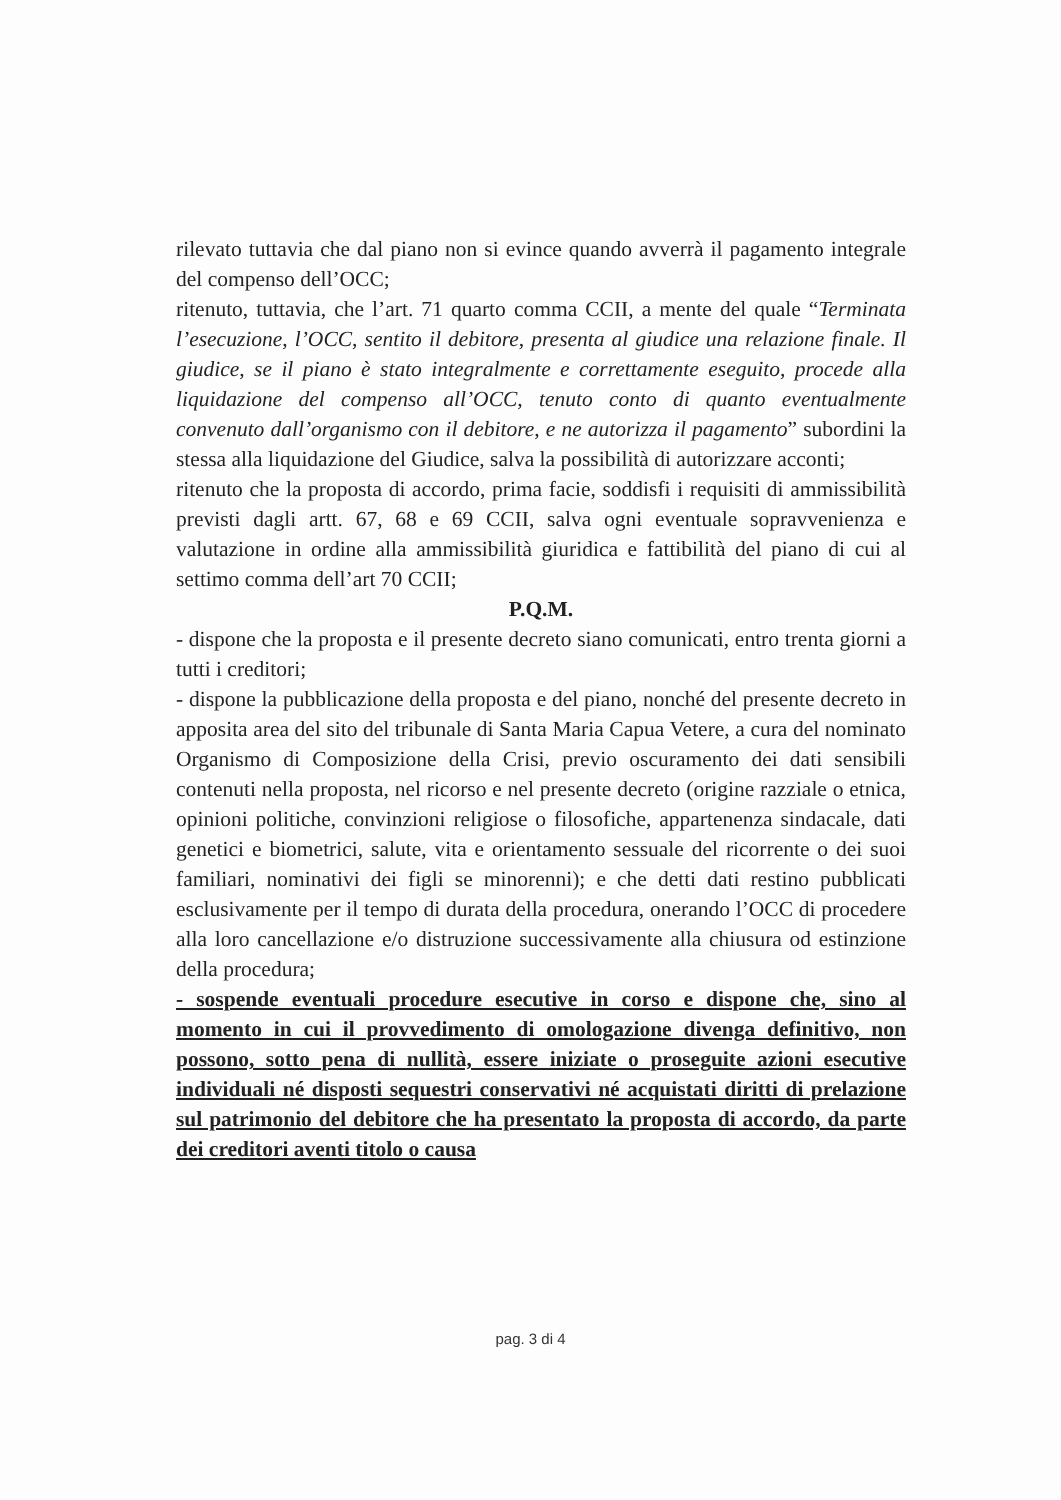rilevato tuttavia che dal piano non si evince quando avverrà il pagamento integrale del compenso dell’OCC;
ritenuto, tuttavia, che l’art. 71 quarto comma CCII, a mente del quale “Terminata l’esecuzione, l’OCC, sentito il debitore, presenta al giudice una relazione finale. Il giudice, se il piano è stato integralmente e correttamente eseguito, procede alla liquidazione del compenso all’OCC, tenuto conto di quanto eventualmente convenuto dall’organismo con il debitore, e ne autorizza il pagamento” subordini la stessa alla liquidazione del Giudice, salva la possibilità di autorizzare acconti;
ritenuto che la proposta di accordo, prima facie, soddisfi i requisiti di ammissibilità previsti dagli artt. 67, 68 e 69 CCII, salva ogni eventuale sopravvenienza e valutazione in ordine alla ammissibilità giuridica e fattibilità del piano di cui al settimo comma dell’art 70 CCII;
P.Q.M.
- dispone che la proposta e il presente decreto siano comunicati, entro trenta giorni a tutti i creditori;
- dispone la pubblicazione della proposta e del piano, nonché del presente decreto in apposita area del sito del tribunale di Santa Maria Capua Vetere, a cura del nominato Organismo di Composizione della Crisi, previo oscuramento dei dati sensibili contenuti nella proposta, nel ricorso e nel presente decreto (origine razziale o etnica, opinioni politiche, convinzioni religiose o filosofiche, appartenenza sindacale, dati genetici e biometrici, salute, vita e orientamento sessuale del ricorrente o dei suoi familiari, nominativi dei figli se minorenni); e che detti dati restino pubblicati esclusivamente per il tempo di durata della procedura, onerando l’OCC di procedere alla loro cancellazione e/o distruzione successivamente alla chiusura od estinzione della procedura;
- sospende eventuali procedure esecutive in corso e dispone che, sino al momento in cui il provvedimento di omologazione divenga definitivo, non possono, sotto pena di nullità, essere iniziate o proseguite azioni esecutive individuali né disposti sequestri conservativi né acquistati diritti di prelazione sul patrimonio del debitore che ha presentato la proposta di accordo, da parte dei creditori aventi titolo o causa
pag. 3 di 4